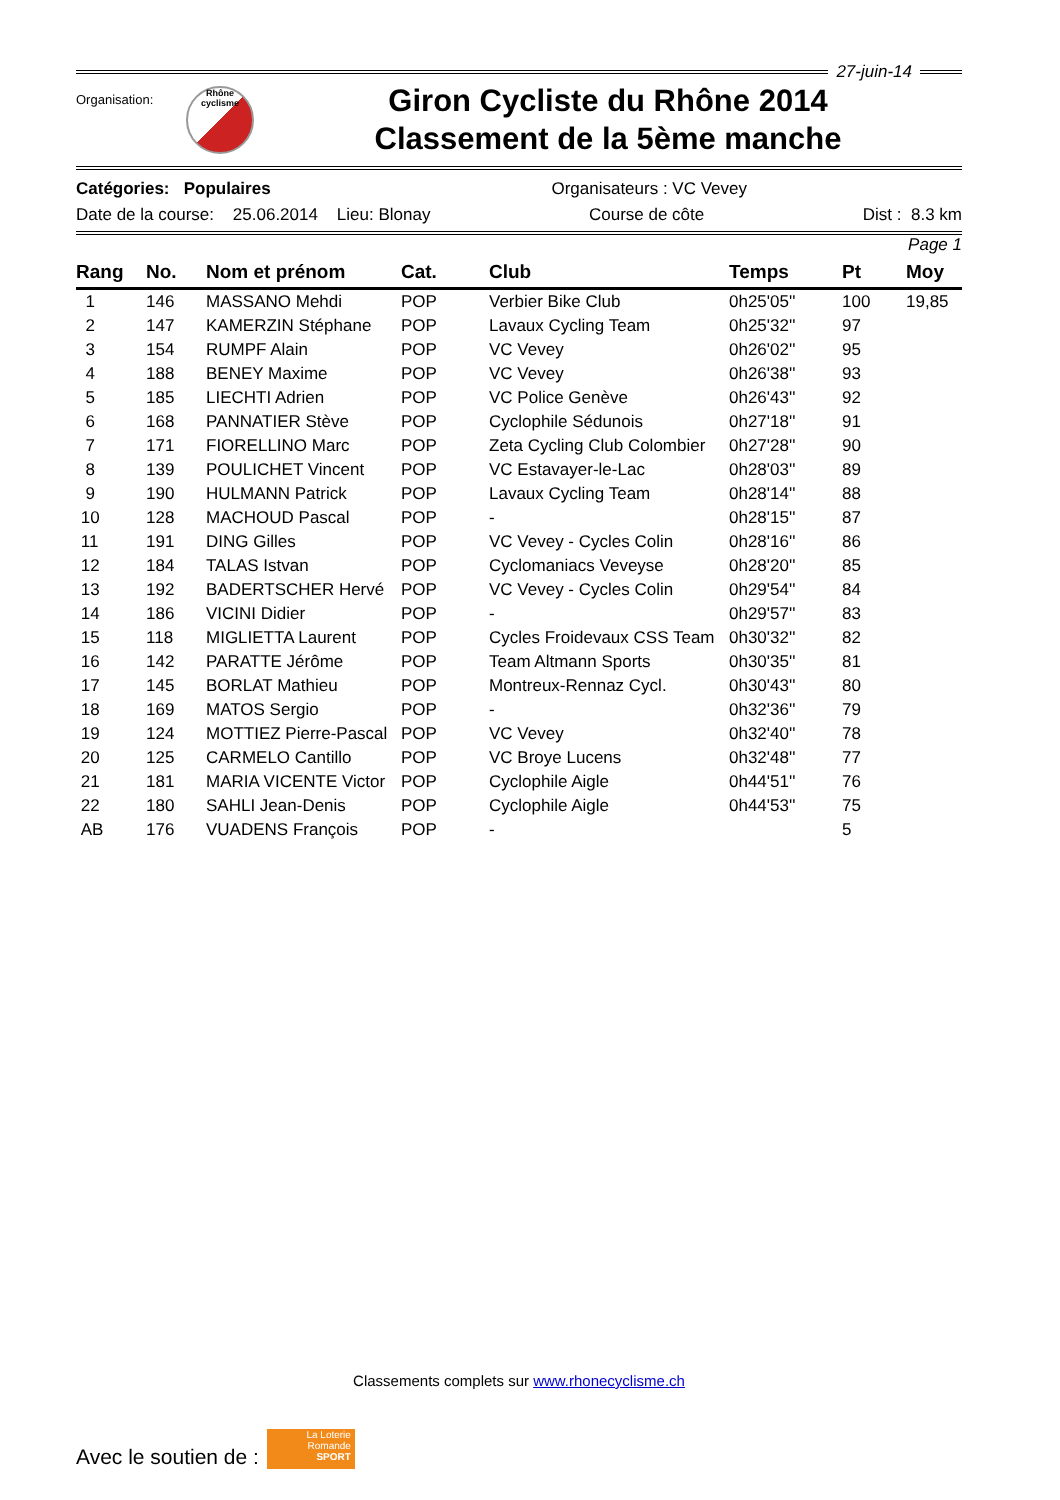27-juin-14
Organisation:
Rhône
cyclisme
Giron Cycliste du Rhône 2014
Classement de la 5ème manche
Catégories: Populaires Organisateurs : VC Vevey
Date de la course: 25.06.2014 Lieu: Blonay Course de côte Dist : 8.3 km
Page 1
| Rang | No. | Nom et prénom | Cat. | Club | Temps | Pt | Moy |
| --- | --- | --- | --- | --- | --- | --- | --- |
| 1 | 146 | MASSANO Mehdi | POP | Verbier Bike Club | 0h25'05'' | 100 | 19,85 |
| 2 | 147 | KAMERZIN Stéphane | POP | Lavaux Cycling Team | 0h25'32'' | 97 | |
| 3 | 154 | RUMPF Alain | POP | VC Vevey | 0h26'02'' | 95 | |
| 4 | 188 | BENEY Maxime | POP | VC Vevey | 0h26'38'' | 93 | |
| 5 | 185 | LIECHTI Adrien | POP | VC Police Genève | 0h26'43'' | 92 | |
| 6 | 168 | PANNATIER Stève | POP | Cyclophile Sédunois | 0h27'18'' | 91 | |
| 7 | 171 | FIORELLINO Marc | POP | Zeta Cycling Club Colombier | 0h27'28'' | 90 | |
| 8 | 139 | POULICHET Vincent | POP | VC Estavayer-le-Lac | 0h28'03'' | 89 | |
| 9 | 190 | HULMANN Patrick | POP | Lavaux Cycling Team | 0h28'14'' | 88 | |
| 10 | 128 | MACHOUD Pascal | POP | - | 0h28'15'' | 87 | |
| 11 | 191 | DING Gilles | POP | VC Vevey - Cycles Colin | 0h28'16'' | 86 | |
| 12 | 184 | TALAS Istvan | POP | Cyclomaniacs Veveyse | 0h28'20'' | 85 | |
| 13 | 192 | BADERTSCHER Hervé | POP | VC Vevey - Cycles Colin | 0h29'54'' | 84 | |
| 14 | 186 | VICINI Didier | POP | - | 0h29'57'' | 83 | |
| 15 | 118 | MIGLIETTA Laurent | POP | Cycles Froidevaux CSS Team | 0h30'32'' | 82 | |
| 16 | 142 | PARATTE Jérôme | POP | Team Altmann Sports | 0h30'35'' | 81 | |
| 17 | 145 | BORLAT Mathieu | POP | Montreux-Rennaz Cycl. | 0h30'43'' | 80 | |
| 18 | 169 | MATOS Sergio | POP | - | 0h32'36'' | 79 | |
| 19 | 124 | MOTTIEZ Pierre-Pascal | POP | VC Vevey | 0h32'40'' | 78 | |
| 20 | 125 | CARMELO Cantillo | POP | VC Broye Lucens | 0h32'48'' | 77 | |
| 21 | 181 | MARIA VICENTE Victor | POP | Cyclophile Aigle | 0h44'51'' | 76 | |
| 22 | 180 | SAHLI Jean-Denis | POP | Cyclophile Aigle | 0h44'53'' | 75 | |
| AB | 176 | VUADENS François | POP | - | | 5 | |
Classements complets sur www.rhonecyclisme.ch
Avec le soutien de :
La Loterie Romande
SPORT